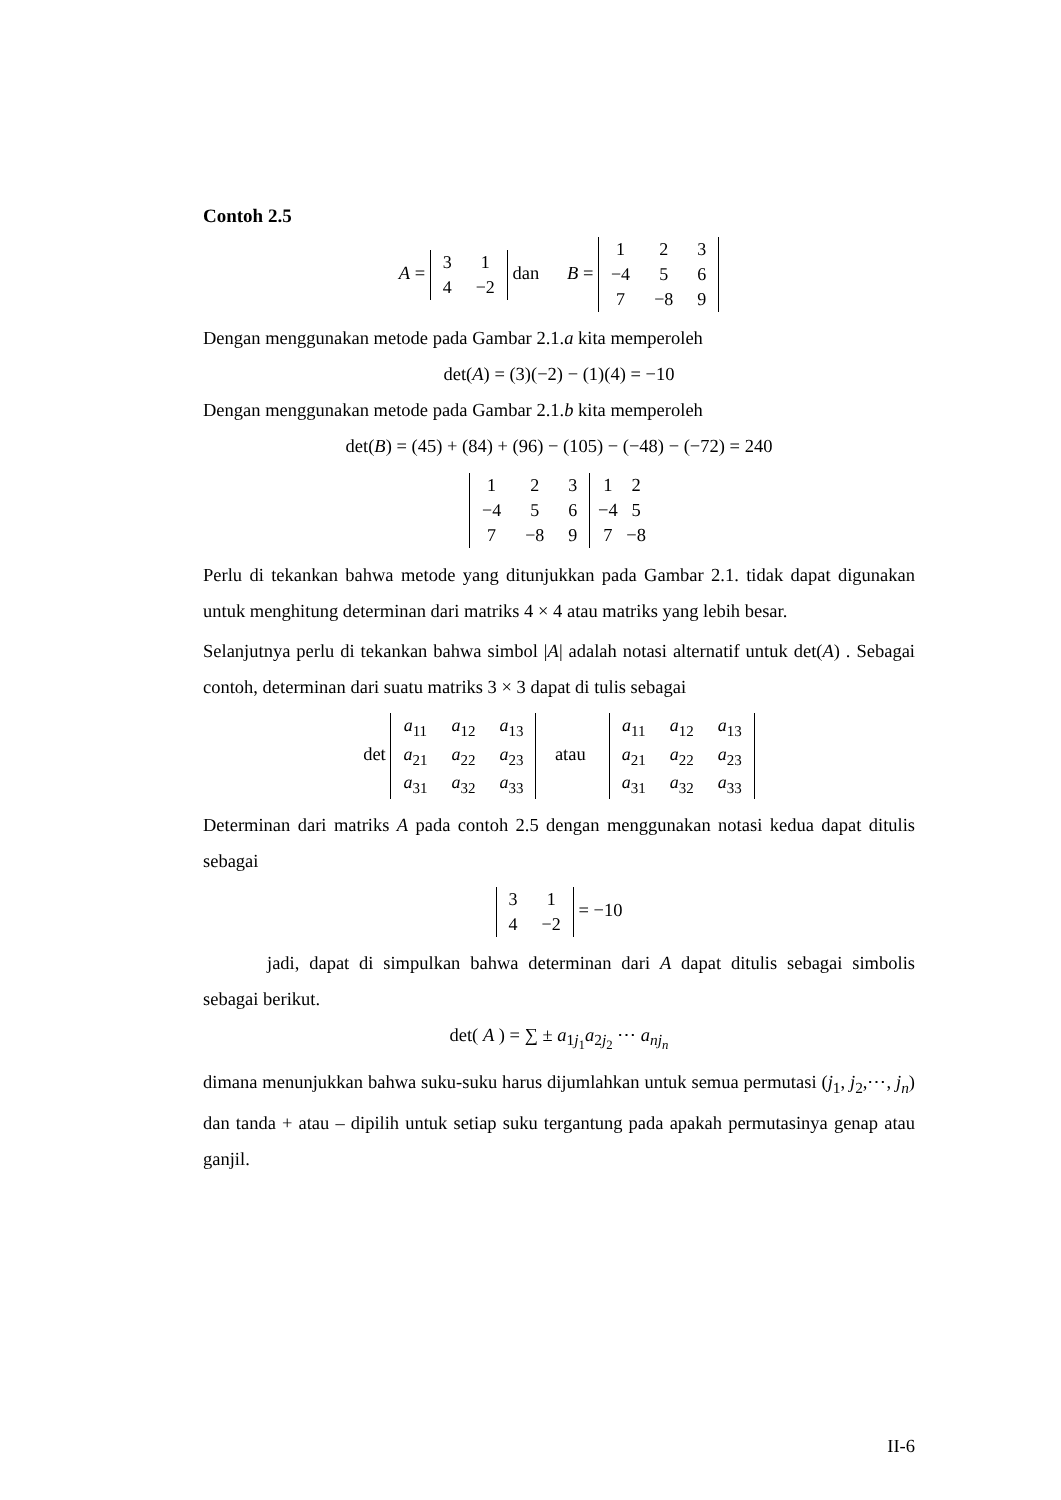Contoh 2.5
A =
| 3 | 1 |
| 4 | −2 |
dan B =
| 1 | 2 | 3 |
| −4 | 5 | 6 |
| 7 | −8 | 9 |
Dengan menggunakan metode pada Gambar 2.1.a kita memperoleh
det(A) = (3)(−2) − (1)(4) = −10
Dengan menggunakan metode pada Gambar 2.1.b kita memperoleh
det(B) = (45) + (84) + (96) − (105) − (−48) − (−72) = 240
| 1 | 2 | 3 |
| −4 | 5 | 6 |
| 7 | −8 | 9 |
| 1 | 2 |
| −4 | 5 |
| 7 | −8 |
Perlu di tekankan bahwa metode yang ditunjukkan pada Gambar 2.1. tidak dapat digunakan untuk menghitung determinan dari matriks 4 × 4 atau matriks yang lebih besar.
Selanjutnya perlu di tekankan bahwa simbol |A| adalah notasi alternatif untuk det(A) . Sebagai contoh, determinan dari suatu matriks 3 × 3 dapat di tulis sebagai
det
| a<sub>11</sub> | a<sub>12</sub> | a<sub>13</sub> |
| a<sub>21</sub> | a<sub>22</sub> | a<sub>23</sub> |
| a<sub>31</sub> | a<sub>32</sub> | a<sub>33</sub> |
atau
| a<sub>11</sub> | a<sub>12</sub> | a<sub>13</sub> |
| a<sub>21</sub> | a<sub>22</sub> | a<sub>23</sub> |
| a<sub>31</sub> | a<sub>32</sub> | a<sub>33</sub> |
Determinan dari matriks A pada contoh 2.5 dengan menggunakan notasi kedua dapat ditulis sebagai
| 3 | 1 |
| 4 | −2 |
= −10
jadi, dapat di simpulkan bahwa determinan dari A dapat ditulis sebagai simbolis sebagai berikut.
det( A ) = ∑ ± a<sub>1j<sub>1</sub></sub>a<sub>2j<sub>2</sub></sub> ⋯ a<sub>nj<sub>n</sub></sub>
dimana menunjukkan bahwa suku-suku harus dijumlahkan untuk semua permutasi (j<sub>1</sub>, j<sub>2</sub>,⋯, j<sub>n</sub>) dan tanda + atau – dipilih untuk setiap suku tergantung pada apakah permutasinya genap atau ganjil.
II-6